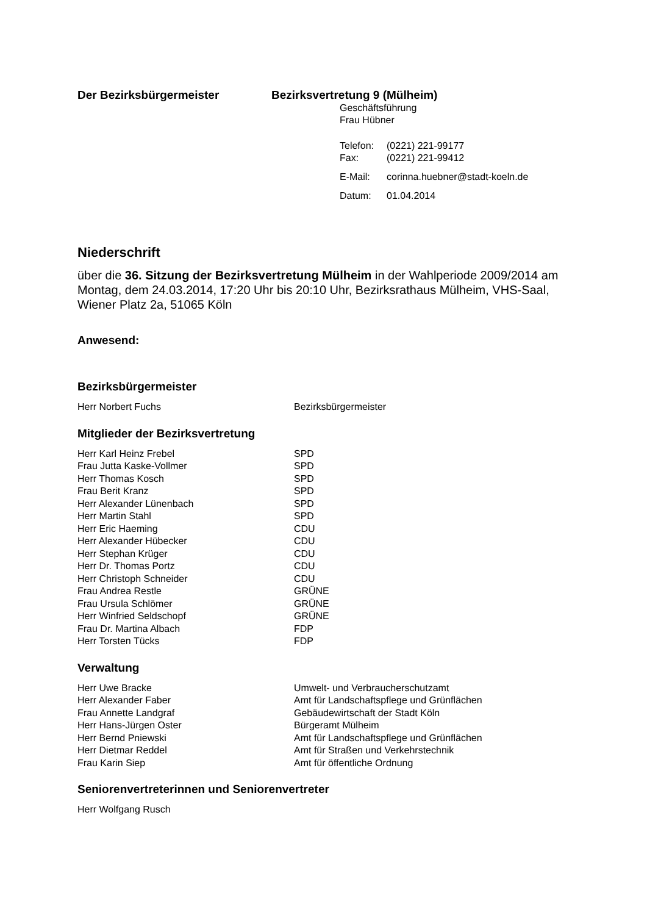Der Bezirksbürgermeister Bezirksvertretung 9 (Mülheim)
Geschäftsführung
Frau Hübner
| Telefon: | (0221) 221-99177 |
| Fax: | (0221) 221-99412 |
| E-Mail: | corinna.huebner@stadt-koeln.de |
| Datum: | 01.04.2014 |
Niederschrift
über die 36. Sitzung der Bezirksvertretung Mülheim in der Wahlperiode 2009/2014 am Montag, dem 24.03.2014, 17:20 Uhr bis 20:10 Uhr, Bezirksrathaus Mülheim, VHS-Saal, Wiener Platz 2a, 51065 Köln
Anwesend:
Bezirksbürgermeister
| Herr Norbert Fuchs | Bezirksbürgermeister |
Mitglieder der Bezirksvertretung
| Herr Karl Heinz Frebel | SPD |
| Frau Jutta Kaske-Vollmer | SPD |
| Herr Thomas Kosch | SPD |
| Frau Berit Kranz | SPD |
| Herr Alexander Lünenbach | SPD |
| Herr Martin Stahl | SPD |
| Herr Eric Haeming | CDU |
| Herr Alexander Hübecker | CDU |
| Herr Stephan Krüger | CDU |
| Herr Dr. Thomas Portz | CDU |
| Herr Christoph Schneider | CDU |
| Frau Andrea Restle | GRÜNE |
| Frau Ursula Schlömer | GRÜNE |
| Herr Winfried Seldschopf | GRÜNE |
| Frau Dr. Martina Albach | FDP |
| Herr Torsten Tücks | FDP |
Verwaltung
| Herr Uwe Bracke | Umwelt- und Verbraucherschutzamt |
| Herr Alexander Faber | Amt für Landschaftspflege und Grünflächen |
| Frau Annette Landgraf | Gebäudewirtschaft der Stadt Köln |
| Herr Hans-Jürgen Oster | Bürgeramt Mülheim |
| Herr Bernd Pniewski | Amt für Landschaftspflege und Grünflächen |
| Herr Dietmar Reddel | Amt für Straßen und Verkehrstechnik |
| Frau Karin Siep | Amt für öffentliche Ordnung |
Seniorenvertreterinnen und Seniorenvertreter
| Herr Wolfgang Rusch | |